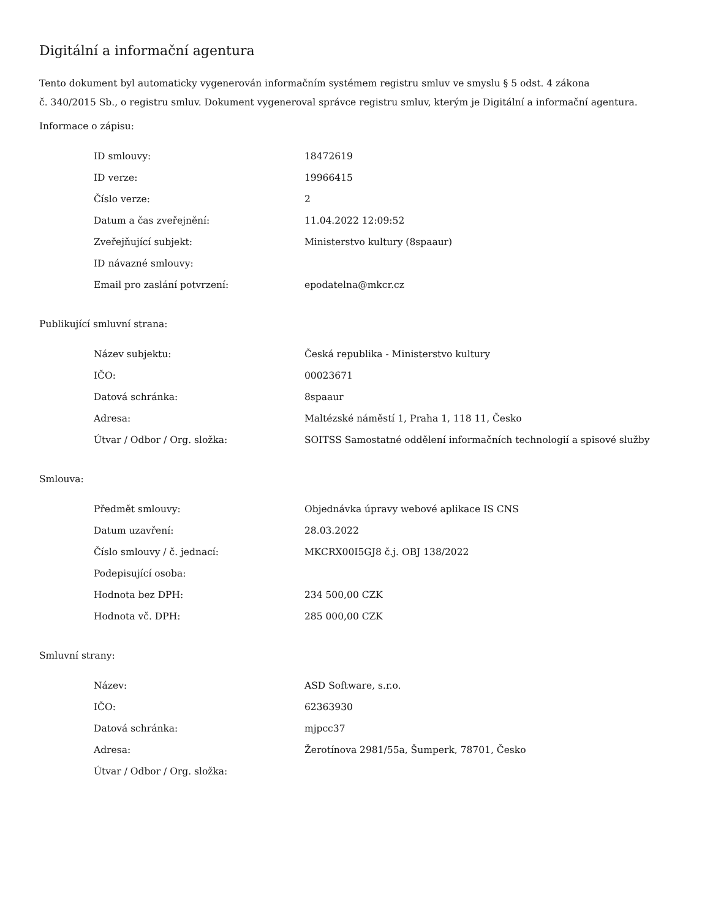Digitální a informační agentura
Tento dokument byl automaticky vygenerován informačním systémem registru smluv ve smyslu § 5 odst. 4 zákona
č. 340/2015 Sb., o registru smluv. Dokument vygeneroval správce registru smluv, kterým je Digitální a informační agentura.
Informace o zápisu:
| ID smlouvy: | 18472619 |
| ID verze: | 19966415 |
| Číslo verze: | 2 |
| Datum a čas zveřejnění: | 11.04.2022 12:09:52 |
| Zveřejňující subjekt: | Ministerstvo kultury (8spaaur) |
| ID návazné smlouvy: | |
| Email pro zaslání potvrzení: | epodatelna@mkcr.cz |
Publikující smluvní strana:
| Název subjektu: | Česká republika - Ministerstvo kultury |
| IČO: | 00023671 |
| Datová schránka: | 8spaaur |
| Adresa: | Maltézské náměstí 1, Praha 1, 118 11, Česko |
| Útvar / Odbor / Org. složka: | SOITSS Samostatné oddělení informačních technologií a spisové služby |
Smlouva:
| Předmět smlouvy: | Objednávka úpravy webové aplikace IS CNS |
| Datum uzavření: | 28.03.2022 |
| Číslo smlouvy / č. jednací: | MKCRX00I5GJ8 č.j. OBJ 138/2022 |
| Podepisující osoba: | |
| Hodnota bez DPH: | 234 500,00 CZK |
| Hodnota vč. DPH: | 285 000,00 CZK |
Smluvní strany:
| Název: | ASD Software, s.r.o. |
| IČO: | 62363930 |
| Datová schránka: | mjpcc37 |
| Adresa: | Žerotínova 2981/55a, Šumperk, 78701, Česko |
| Útvar / Odbor / Org. složka: | |